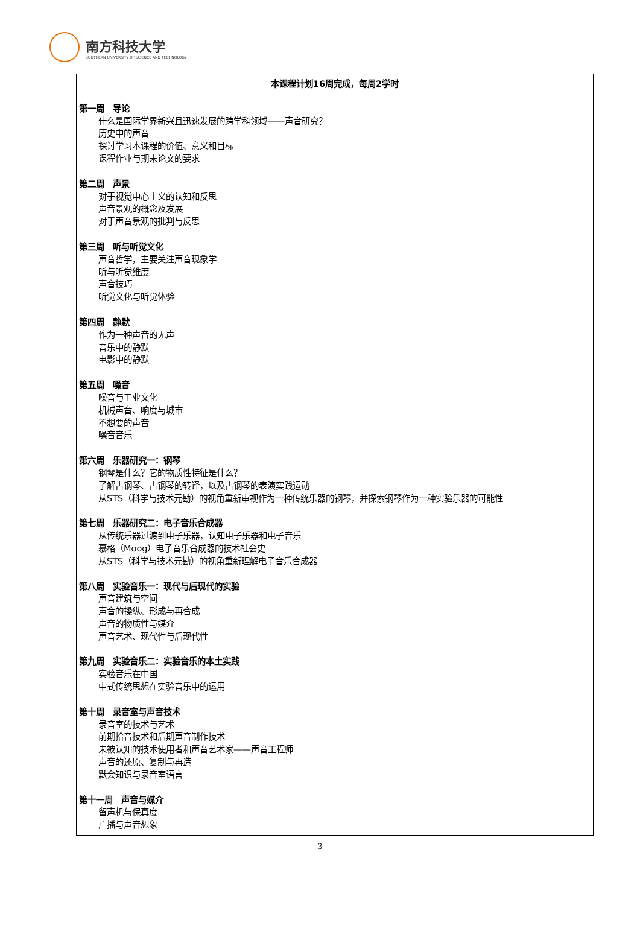南方科技大学
SOUTHERN UNIVERSITY OF SCIENCE AND TECHNOLOGY
本课程计划16周完成，每周2学时
第一周　导论
什么是国际学界新兴且迅速发展的跨学科领域——声音研究？
历史中的声音
探讨学习本课程的价值、意义和目标
课程作业与期末论文的要求
第二周　声景
对于视觉中心主义的认知和反思
声音景观的概念及发展
对于声音景观的批判与反思
第三周　听与听觉文化
声音哲学，主要关注声音现象学
听与听觉维度
声音技巧
听觉文化与听觉体验
第四周　静默
作为一种声音的无声
音乐中的静默
电影中的静默
第五周　噪音
噪音与工业文化
机械声音、响度与城市
不想要的声音
噪音音乐
第六周　乐器研究一：钢琴
钢琴是什么？它的物质性特征是什么？
了解古钢琴、古钢琴的转译，以及古钢琴的表演实践运动
从STS（科学与技术元勘）的视角重新审视作为一种传统乐器的钢琴，并探索钢琴作为一种实验乐器的可能性
第七周　乐器研究二：电子音乐合成器
从传统乐器过渡到电子乐器，认知电子乐器和电子音乐
慕格（Moog）电子音乐合成器的技术社会史
从STS（科学与技术元勘）的视角重新理解电子音乐合成器
第八周　实验音乐一：现代与后现代的实验
声音建筑与空间
声音的操纵、形成与再合成
声音的物质性与媒介
声音艺术、现代性与后现代性
第九周　实验音乐二：实验音乐的本土实践
实验音乐在中国
中式传统思想在实验音乐中的运用
第十周　录音室与声音技术
录音室的技术与艺术
前期拾音技术和后期声音制作技术
未被认知的技术使用者和声音艺术家——声音工程师
声音的还原、复制与再造
默会知识与录音室语言
第十一周　声音与媒介
留声机与保真度
广播与声音想象
3